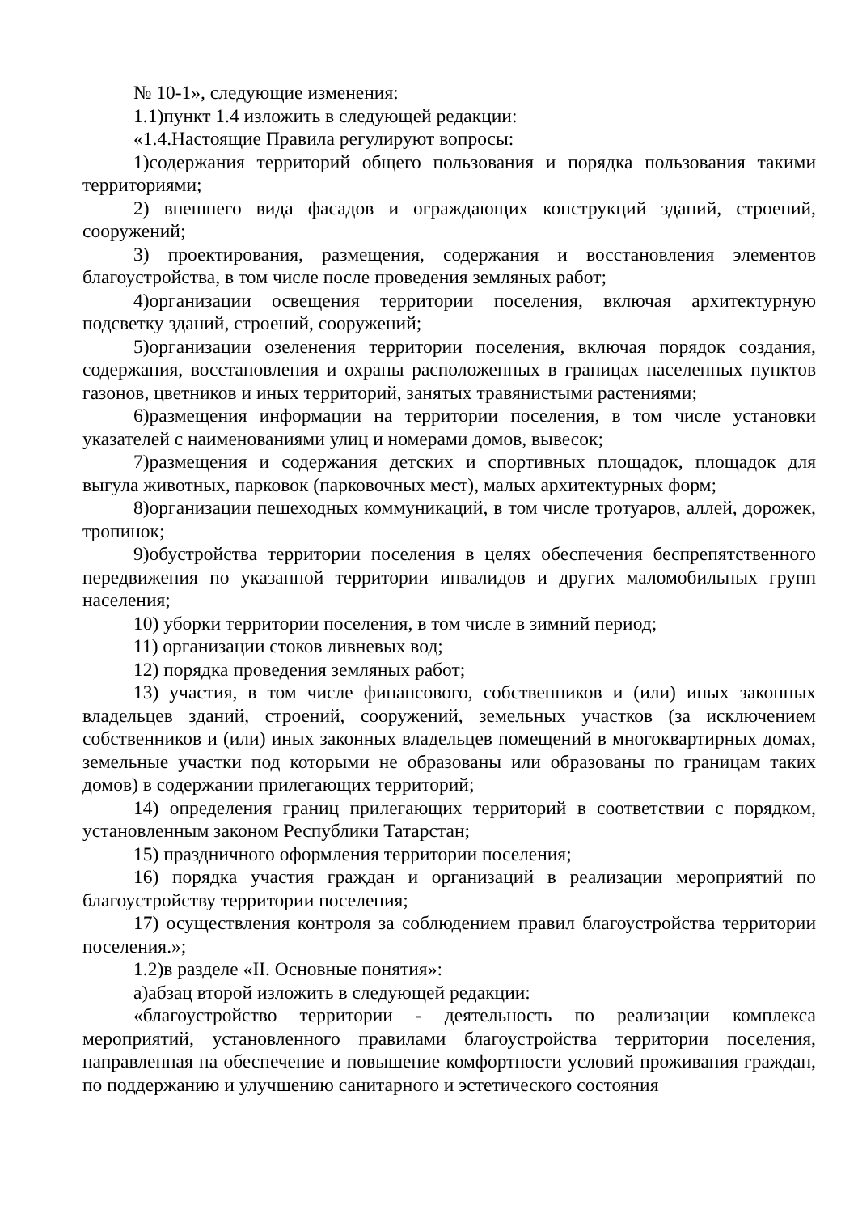№ 10-1», следующие изменения:
1.1)пункт 1.4 изложить в следующей редакции:
«1.4.Настоящие Правила регулируют вопросы:
1)содержания территорий общего пользования и порядка пользования такими территориями;
2) внешнего вида фасадов и ограждающих конструкций зданий, строений, сооружений;
3) проектирования, размещения, содержания и восстановления элементов благоустройства, в том числе после проведения земляных работ;
4)организации освещения территории поселения, включая архитектурную подсветку зданий, строений, сооружений;
5)организации озеленения территории поселения, включая порядок создания, содержания, восстановления и охраны расположенных в границах населенных пунктов газонов, цветников и иных территорий, занятых травянистыми растениями;
6)размещения информации на территории поселения, в том числе установки указателей с наименованиями улиц и номерами домов, вывесок;
7)размещения и содержания детских и спортивных площадок, площадок для выгула животных, парковок (парковочных мест), малых архитектурных форм;
8)организации пешеходных коммуникаций, в том числе тротуаров, аллей, дорожек, тропинок;
9)обустройства территории поселения в целях обеспечения беспрепятственного передвижения по указанной территории инвалидов и других маломобильных групп населения;
10) уборки территории поселения, в том числе в зимний период;
11) организации стоков ливневых вод;
12) порядка проведения земляных работ;
13) участия, в том числе финансового, собственников и (или) иных законных владельцев зданий, строений, сооружений, земельных участков (за исключением собственников и (или) иных законных владельцев помещений в многоквартирных домах, земельные участки под которыми не образованы или образованы по границам таких домов) в содержании прилегающих территорий;
14) определения границ прилегающих территорий в соответствии с порядком, установленным законом Республики Татарстан;
15) праздничного оформления территории поселения;
16) порядка участия граждан и организаций в реализации мероприятий по благоустройству территории поселения;
17) осуществления контроля за соблюдением правил благоустройства территории поселения.»;
1.2)в разделе «II. Основные понятия»:
а)абзац второй изложить в следующей редакции:
«благоустройство территории - деятельность по реализации комплекса мероприятий, установленного правилами благоустройства территории поселения, направленная на обеспечение и повышение комфортности условий проживания граждан, по поддержанию и улучшению санитарного и эстетического состояния